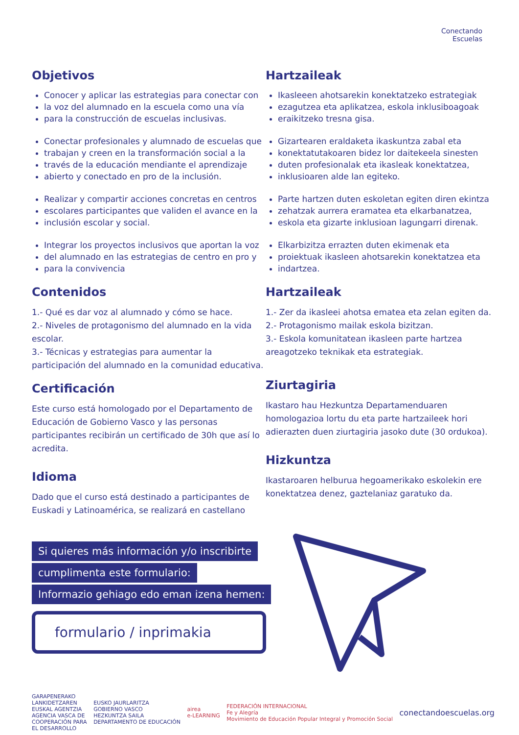Conectando
Escuelas
Objetivos
Conocer y aplicar las estrategias para conectar con
la voz del alumnado en la escuela como una vía
para la construcción de escuelas inclusivas.
Conectar profesionales y alumnado de escuelas que
trabajan y creen en la transformación social a la
través de la educación mendiante el aprendizaje
abierto y conectado en pro de la inclusión.
Realizar y compartir acciones concretas en centros
escolares participantes que validen el avance en la
inclusión escolar y social.
Integrar los proyectos inclusivos que aportan la voz
del alumnado en las estrategias de centro en pro y
para la convivencia
Contenidos
1.- Qué es dar voz al alumnado y cómo se hace.
2.- Niveles de protagonismo del alumnado en la vida escolar.
3.- Técnicas y estrategias para aumentar la participación del alumnado en la comunidad educativa.
Certificación
Este curso está homologado por el Departamento de Educación de Gobierno Vasco y las personas participantes recibirán un certificado de 30h que así lo acredita.
Idioma
Dado que el curso está destinado a participantes de Euskadi y Latinoamérica, se realizará en castellano
Hartzaileak
Ikasleeen ahotsarekin konektatzeko estrategiak
ezagutzea eta aplikatzea, eskola inklusiboagoak
eraikitzeko tresna gisa.
Gizartearen eraldaketa ikaskuntza zabal eta
konektatutakoaren bidez lor daitekeela sinesten
duten profesionalak eta ikasleak konektatzea,
inklusioaren alde lan egiteko.
Parte hartzen duten eskoletan egiten diren ekintza
zehatzak aurrera eramatea eta elkarbanatzea,
eskola eta gizarte inklusioan lagungarri direnak.
Elkarbizitza errazten duten ekimenak eta
proiektuak ikasleen ahotsarekin konektatzea eta
indartzea.
Hartzaileak
1.- Zer da ikasleei ahotsa ematea eta zelan egiten da.
2.- Protagonismo mailak eskola bizitzan.
3.- Eskola komunitatean ikasleen parte hartzea areagotzeko teknikak eta estrategiak.
Ziurtagiria
Ikastaro hau Hezkuntza Departamenduaren homologazioa lortu du eta parte hartzaileek hori adierazten duen ziurtagiria jasoko dute (30 ordukoa).
Hizkuntza
Ikastaroaren helburua hegoamerikako eskolekin ere konektatzea denez, gaztelaniaz garatuko da.
Si quieres más información y/o inscribirte
cumplimenta este formulario:
Informazio gehiago edo eman izena hemen:
formulario / inprimakia
GARAPENERAKO
LANKIDETZAREN
EUSKAL AGENTZIA
AGENCIA VASCA DE
COOPERACIÓN PARA
EL DESARROLLO
EUSKO JAURLARITZA
GOBIERNO VASCO
HEZKUNTZA SAILA
DEPARTAMENTO DE EDUCACIÓN
airea
e-LEARNING
FEDERACIÓN INTERNACIONAL
Fe y Alegría
Movimiento de Educación Popular Integral y Promoción Social
conectandoescuelas.org